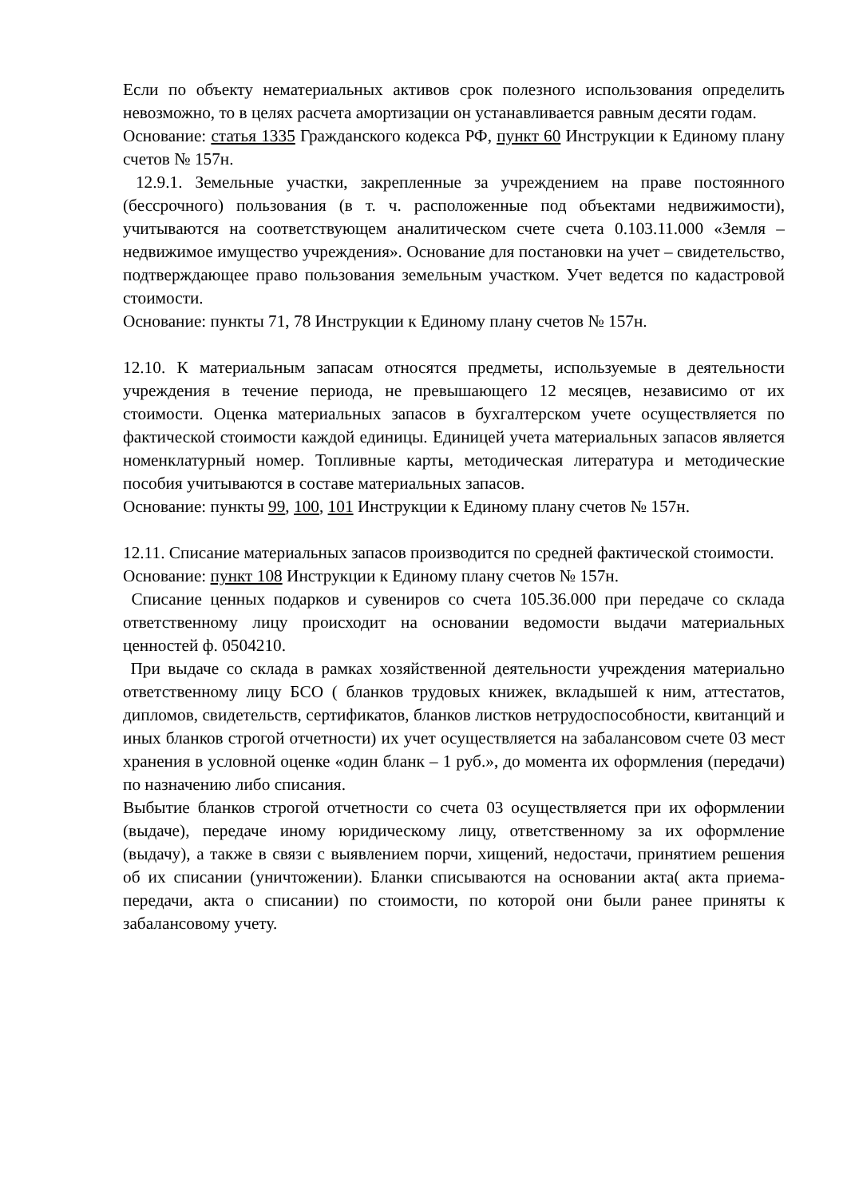Если по объекту нематериальных активов срок полезного использования определить невозможно, то в целях расчета амортизации он устанавливается равным десяти годам.
Основание: статья 1335 Гражданского кодекса РФ, пункт 60 Инструкции к Единому плану счетов № 157н.
12.9.1. Земельные участки, закрепленные за учреждением на праве постоянного (бессрочного) пользования (в т. ч. расположенные под объектами недвижимости), учитываются на соответствующем аналитическом счете счета 0.103.11.000 «Земля – недвижимое имущество учреждения». Основание для постановки на учет – свидетельство, подтверждающее право пользования земельным участком. Учет ведется по кадастровой стоимости.
Основание: пункты 71, 78 Инструкции к Единому плану счетов № 157н.
12.10. К материальным запасам относятся предметы, используемые в деятельности учреждения в течение периода, не превышающего 12 месяцев, независимо от их стоимости. Оценка материальных запасов в бухгалтерском учете осуществляется по фактической стоимости каждой единицы. Единицей учета материальных запасов является номенклатурный номер. Топливные карты, методическая литература и методические пособия учитываются в составе материальных запасов.
Основание: пункты 99, 100, 101 Инструкции к Единому плану счетов № 157н.
12.11. Списание материальных запасов производится по средней фактической стоимости.
Основание: пункт 108 Инструкции к Единому плану счетов № 157н.
Списание ценных подарков и сувениров со счета 105.36.000 при передаче со склада ответственному лицу происходит на основании ведомости выдачи материальных ценностей ф. 0504210.
При выдаче со склада в рамках хозяйственной деятельности учреждения материально ответственному лицу БСО ( бланков трудовых книжек, вкладышей к ним, аттестатов, дипломов, свидетельств, сертификатов, бланков листков нетрудоспособности, квитанций и иных бланков строгой отчетности) их учет осуществляется на забалансовом счете 03 мест хранения в условной оценке «один бланк – 1 руб.», до момента их оформления (передачи) по назначению либо списания.
Выбытие бланков строгой отчетности со счета 03 осуществляется при их оформлении (выдаче), передаче иному юридическому лицу, ответственному за их оформление (выдачу), а также в связи с выявлением порчи, хищений, недостачи, принятием решения об их списании (уничтожении). Бланки списываются на основании акта( акта приема-передачи, акта о списании) по стоимости, по которой они были ранее приняты к забалансовому учету.